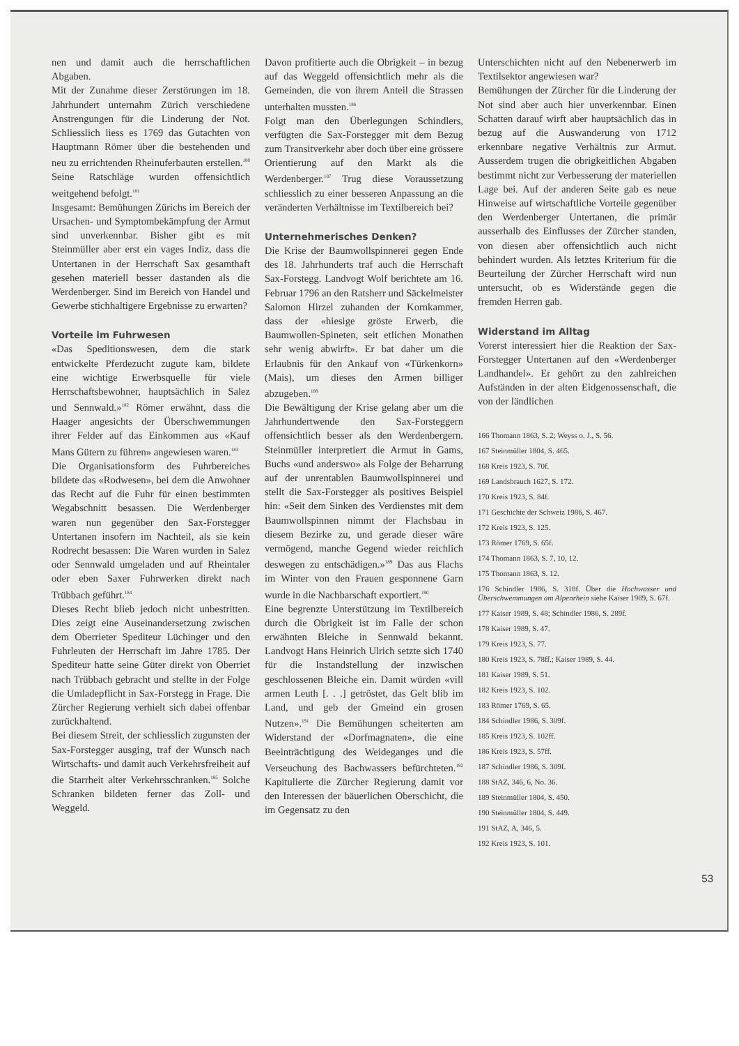nen und damit auch die herrschaftlichen Abgaben.
Mit der Zunahme dieser Zerstörungen im 18. Jahrhundert unternahm Zürich verschiedene Anstrengungen für die Linderung der Not. Schliesslich liess es 1769 das Gutachten von Hauptmann Römer über die bestehenden und neu zu errichtenden Rheinuferbauten erstellen.<sup>180</sup> Seine Ratschläge wurden offensichtlich weitgehend befolgt.<sup>181</sup>
Insgesamt: Bemühungen Zürichs im Bereich der Ursachen- und Symptombekämpfung der Armut sind unverkennbar. Bisher gibt es mit Steinmüller aber erst ein vages Indiz, dass die Untertanen in der Herrschaft Sax gesamthaft gesehen materiell besser dastanden als die Werdenberger. Sind im Bereich von Handel und Gewerbe stichhaltigere Ergebnisse zu erwarten?
Vorteile im Fuhrwesen
«Das Speditionswesen, dem die stark entwickelte Pferdezucht zugute kam, bildete eine wichtige Erwerbsquelle für viele Herrschaftsbewohner, hauptsächlich in Salez und Sennwald.»<sup>182</sup> Römer erwähnt, dass die Haager angesichts der Überschwemmungen ihrer Felder auf das Einkommen aus «Kauf Mans Gütern zu führen» angewiesen waren.<sup>183</sup>
Die Organisationsform des Fuhrbereiches bildete das «Rodwesen», bei dem die Anwohner das Recht auf die Fuhr für einen bestimmten Wegabschnitt besassen. Die Werdenberger waren nun gegenüber den Sax-Forstegger Untertanen insofern im Nachteil, als sie kein Rodrecht besassen: Die Waren wurden in Salez oder Sennwald umgeladen und auf Rheintaler oder eben Saxer Fuhrwerken direkt nach Trübbach geführt.<sup>184</sup>
Dieses Recht blieb jedoch nicht unbestritten. Dies zeigt eine Auseinandersetzung zwischen dem Oberrieter Spediteur Lüchinger und den Fuhrleuten der Herrschaft im Jahre 1785. Der Spediteur hatte seine Güter direkt von Oberriet nach Trübbach gebracht und stellte in der Folge die Umladepflicht in Sax-Forstegg in Frage. Die Zürcher Regierung verhielt sich dabei offenbar zurückhaltend.
Bei diesem Streit, der schliesslich zugunsten der Sax-Forstegger ausging, traf der Wunsch nach Wirtschafts- und damit auch Verkehrsfreiheit auf die Starrheit alter Verkehrsschranken.<sup>185</sup> Solche Schranken bildeten ferner das Zoll- und Weggeld.
Davon profitierte auch die Obrigkeit – in bezug auf das Weggeld offensichtlich mehr als die Gemeinden, die von ihrem Anteil die Strassen unterhalten mussten.<sup>186</sup>
Folgt man den Überlegungen Schindlers, verfügten die Sax-Forstegger mit dem Bezug zum Transitverkehr aber doch über eine grössere Orientierung auf den Markt als die Werdenberger.<sup>187</sup> Trug diese Voraussetzung schliesslich zu einer besseren Anpassung an die veränderten Verhältnisse im Textilbereich bei?
Unternehmerisches Denken?
Die Krise der Baumwollspinnerei gegen Ende des 18. Jahrhunderts traf auch die Herrschaft Sax-Forstegg. Landvogt Wolf berichtete am 16. Februar 1796 an den Ratsherr und Säckelmeister Salomon Hirzel zuhanden der Kornkammer, dass der «hiesige gröste Erwerb, die Baumwollen-Spineten, seit etlichen Monathen sehr wenig abwirft». Er bat daher um die Erlaubnis für den Ankauf von «Türkenkorn» (Mais), um dieses den Armen billiger abzugeben.<sup>188</sup>
Die Bewältigung der Krise gelang aber um die Jahrhundertwende den Sax-Forsteggern offensichtlich besser als den Werdenbergern. Steinmüller interpretiert die Armut in Gams, Buchs «und anderswo» als Folge der Beharrung auf der unrentablen Baumwollspinnerei und stellt die Sax-Forstegger als positives Beispiel hin: «Seit dem Sinken des Verdienstes mit dem Baumwollspinnen nimmt der Flachsbau in diesem Bezirke zu, und gerade dieser wäre vermögend, manche Gegend wieder reichlich deswegen zu entschädigen.»<sup>189</sup> Das aus Flachs im Winter von den Frauen gesponnene Garn wurde in die Nachbarschaft exportiert.<sup>190</sup>
Eine begrenzte Unterstützung im Textilbereich durch die Obrigkeit ist im Falle der schon erwähnten Bleiche in Sennwald bekannt. Landvogt Hans Heinrich Ulrich setzte sich 1740 für die Instandstellung der inzwischen geschlossenen Bleiche ein. Damit würden «vill armen Leuth [. . .] getröstet, das Gelt blib im Land, und geb der Gmeind ein grosen Nutzen».<sup>191</sup> Die Bemühungen scheiterten am Widerstand der «Dorfmagnaten», die eine Beeinträchtigung des Weideganges und die Verseuchung des Bachwassers befürchteten.<sup>192</sup> Kapitulierte die Zürcher Regierung damit vor den Interessen der bäuerlichen Oberschicht, die im Gegensatz zu den
Unterschichten nicht auf den Nebenerwerb im Textilsektor angewiesen war?
Bemühungen der Zürcher für die Linderung der Not sind aber auch hier unverkennbar. Einen Schatten darauf wirft aber hauptsächlich das in bezug auf die Auswanderung von 1712 erkennbare negative Verhältnis zur Armut. Ausserdem trugen die obrigkeitlichen Abgaben bestimmt nicht zur Verbesserung der materiellen Lage bei. Auf der anderen Seite gab es neue Hinweise auf wirtschaftliche Vorteile gegenüber den Werdenberger Untertanen, die primär ausserhalb des Einflusses der Zürcher standen, von diesen aber offensichtlich auch nicht behindert wurden. Als letztes Kriterium für die Beurteilung der Zürcher Herrschaft wird nun untersucht, ob es Widerstände gegen die fremden Herren gab.
Widerstand im Alltag
Vorerst interessiert hier die Reaktion der Sax-Forstegger Untertanen auf den «Werdenberger Landhandel». Er gehört zu den zahlreichen Aufständen in der alten Eidgenossenschaft, die von der ländlichen
166 Thomann 1863, S. 2; Weyss o. J., S. 56.
167 Steinmüller 1804, S. 465.
168 Kreis 1923, S. 70f.
169 Landsbrauch 1627, S. 172.
170 Kreis 1923, S. 84f.
171 Geschichte der Schweiz 1986, S. 467.
172 Kreis 1923, S. 125.
173 Römer 1769, S. 65f.
174 Thomann 1863, S. 7, 10, 12.
175 Thomann 1863, S. 12.
176 Schindler 1986, S. 318f. Über die Hochwasser und Überschwemmungen am Alpenrhein siehe Kaiser 1989, S. 67f.
177 Kaiser 1989, S. 48; Schindler 1986, S. 289f.
178 Kaiser 1989, S. 47.
179 Kreis 1923, S. 77.
180 Kreis 1923, S. 78ff.; Kaiser 1989, S. 44.
181 Kaiser 1989, S. 51.
182 Kreis 1923, S. 102.
183 Römer 1769, S. 65.
184 Schindler 1986, S. 309f.
185 Kreis 1923, S. 102ff.
186 Kreis 1923, S. 57ff.
187 Schindler 1986, S. 309f.
188 StAZ, 346, 6, No. 36.
189 Steinmüller 1804, S. 450.
190 Steinmüller 1804, S. 449.
191 StAZ, A, 346, 5.
192 Kreis 1923, S. 101.
53